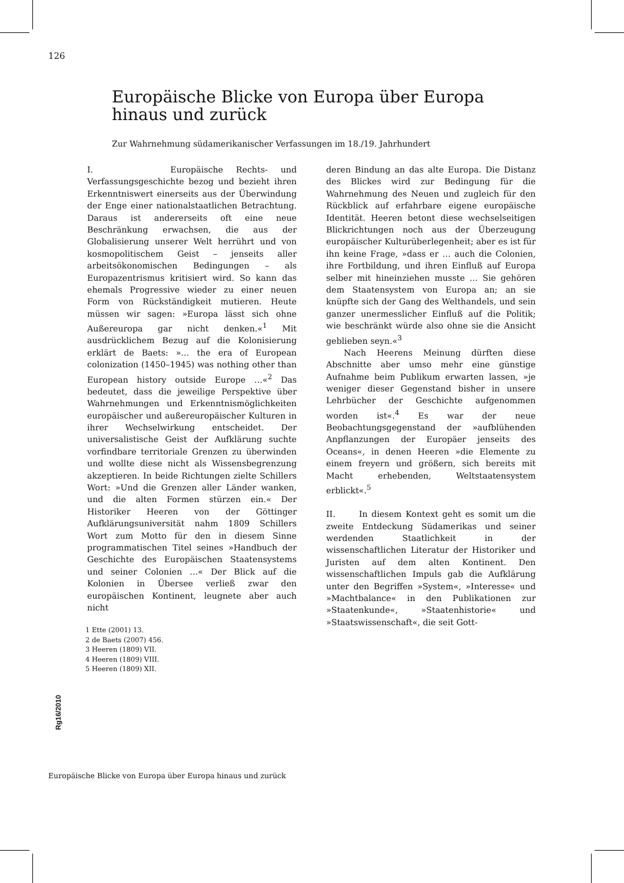126
Europäische Blicke von Europa über Europa hinaus und zurück
Zur Wahrnehmung südamerikanischer Verfassungen im 18./19. Jahrhundert
I. Europäische Rechts- und Verfassungsgeschichte bezog und bezieht ihren Erkenntniswert einerseits aus der Überwindung der Enge einer nationalstaatlichen Betrachtung. Daraus ist andererseits oft eine neue Beschränkung erwachsen, die aus der Globalisierung unserer Welt herrührt und von kosmopolitischem Geist – jenseits aller arbeitsökonomischen Bedingungen – als Europazentrismus kritisiert wird. So kann das ehemals Progressive wieder zu einer neuen Form von Rückständigkeit mutieren. Heute müssen wir sagen: »Europa lässt sich ohne Außereuropa gar nicht denken.«<sup>1</sup> Mit ausdrücklichem Bezug auf die Kolonisierung erklärt de Baets: »… the era of European colonization (1450–1945) was nothing other than European history outside Europe …«<sup>2</sup> Das bedeutet, dass die jeweilige Perspektive über Wahrnehmungen und Erkenntnismöglichkeiten europäischer und außereuropäischer Kulturen in ihrer Wechselwirkung entscheidet. Der universalistische Geist der Aufklärung suchte vorfindbare territoriale Grenzen zu überwinden und wollte diese nicht als Wissensbegrenzung akzeptieren. In beide Richtungen zielte Schillers Wort: »Und die Grenzen aller Länder wanken, und die alten Formen stürzen ein.« Der Historiker Heeren von der Göttinger Aufklärungsuniversität nahm 1809 Schillers Wort zum Motto für den in diesem Sinne programmatischen Titel seines »Handbuch der Geschichte des Europäischen Staatensystems und seiner Colonien …« Der Blick auf die Kolonien in Übersee verließ zwar den europäischen Kontinent, leugnete aber auch nicht
deren Bindung an das alte Europa. Die Distanz des Blickes wird zur Bedingung für die Wahrnehmung des Neuen und zugleich für den Rückblick auf erfahrbare eigene europäische Identität. Heeren betont diese wechselseitigen Blickrichtungen noch aus der Überzeugung europäischer Kulturüberlegenheit; aber es ist für ihn keine Frage, »dass er … auch die Colonien, ihre Fortbildung, und ihren Einfluß auf Europa selber mit hineinziehen musste … Sie gehören dem Staatensystem von Europa an; an sie knüpfte sich der Gang des Welthandels, und sein ganzer unermesslicher Einfluß auf die Politik; wie beschränkt würde also ohne sie die Ansicht geblieben seyn.«<sup>3</sup>
Nach Heerens Meinung dürften diese Abschnitte aber umso mehr eine günstige Aufnahme beim Publikum erwarten lassen, »je weniger dieser Gegenstand bisher in unsere Lehrbücher der Geschichte aufgenommen worden ist«.<sup>4</sup> Es war der neue Beobachtungsgegenstand der »aufblühenden Anpflanzungen der Europäer jenseits des Oceans«, in denen Heeren »die Elemente zu einem freyern und größern, sich bereits mit Macht erhebenden, Weltstaatensystem erblickt«.<sup>5</sup>
II. In diesem Kontext geht es somit um die zweite Entdeckung Südamerikas und seiner werdenden Staatlichkeit in der wissenschaftlichen Literatur der Historiker und Juristen auf dem alten Kontinent. Den wissenschaftlichen Impuls gab die Aufklärung unter den Begriffen »System«, »Interesse« und »Machtbalance« in den Publikationen zur »Staatenkunde«, »Staatenhistorie« und »Staatswissenschaft«, die seit Gott-
1 Ette (2001) 13.
2 de Baets (2007) 456.
3 Heeren (1809) VII.
4 Heeren (1809) VIII.
5 Heeren (1809) XII.
Rg16/2010
Europäische Blicke von Europa über Europa hinaus und zurück